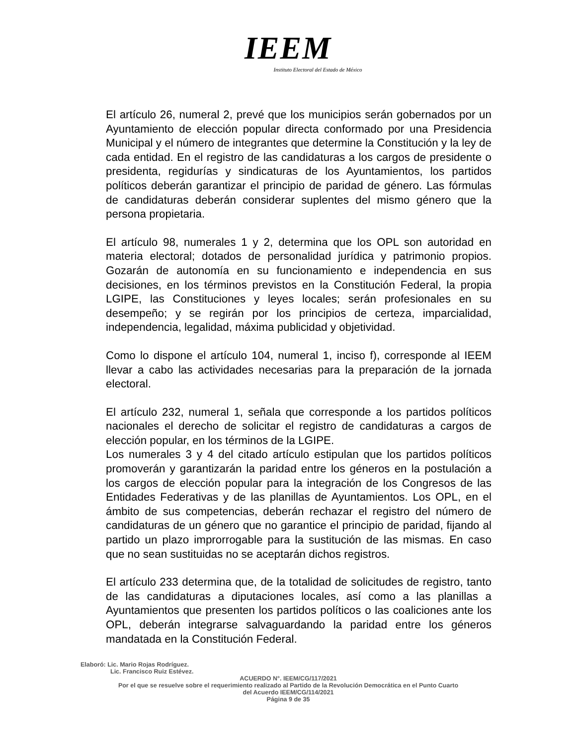IEEM
Instituto Electoral del Estado de México
El artículo 26, numeral 2, prevé que los municipios serán gobernados por un Ayuntamiento de elección popular directa conformado por una Presidencia Municipal y el número de integrantes que determine la Constitución y la ley de cada entidad. En el registro de las candidaturas a los cargos de presidente o presidenta, regidurías y sindicaturas de los Ayuntamientos, los partidos políticos deberán garantizar el principio de paridad de género. Las fórmulas de candidaturas deberán considerar suplentes del mismo género que la persona propietaria.
El artículo 98, numerales 1 y 2, determina que los OPL son autoridad en materia electoral; dotados de personalidad jurídica y patrimonio propios. Gozarán de autonomía en su funcionamiento e independencia en sus decisiones, en los términos previstos en la Constitución Federal, la propia LGIPE, las Constituciones y leyes locales; serán profesionales en su desempeño; y se regirán por los principios de certeza, imparcialidad, independencia, legalidad, máxima publicidad y objetividad.
Como lo dispone el artículo 104, numeral 1, inciso f), corresponde al IEEM llevar a cabo las actividades necesarias para la preparación de la jornada electoral.
El artículo 232, numeral 1, señala que corresponde a los partidos políticos nacionales el derecho de solicitar el registro de candidaturas a cargos de elección popular, en los términos de la LGIPE.
Los numerales 3 y 4 del citado artículo estipulan que los partidos políticos promoverán y garantizarán la paridad entre los géneros en la postulación a los cargos de elección popular para la integración de los Congresos de las Entidades Federativas y de las planillas de Ayuntamientos. Los OPL, en el ámbito de sus competencias, deberán rechazar el registro del número de candidaturas de un género que no garantice el principio de paridad, fijando al partido un plazo improrrogable para la sustitución de las mismas. En caso que no sean sustituidas no se aceptarán dichos registros.
El artículo 233 determina que, de la totalidad de solicitudes de registro, tanto de las candidaturas a diputaciones locales, así como a las planillas a Ayuntamientos que presenten los partidos políticos o las coaliciones ante los OPL, deberán integrarse salvaguardando la paridad entre los géneros mandatada en la Constitución Federal.
Elaboró: Lic. Mario Rojas Rodríguez.
Lic. Francisco Ruiz Estévez.
ACUERDO N°. IEEM/CG/117/2021
Por el que se resuelve sobre el requerimiento realizado al Partido de la Revolución Democrática en el Punto Cuarto
del Acuerdo IEEM/CG/114/2021
Página 9 de 35